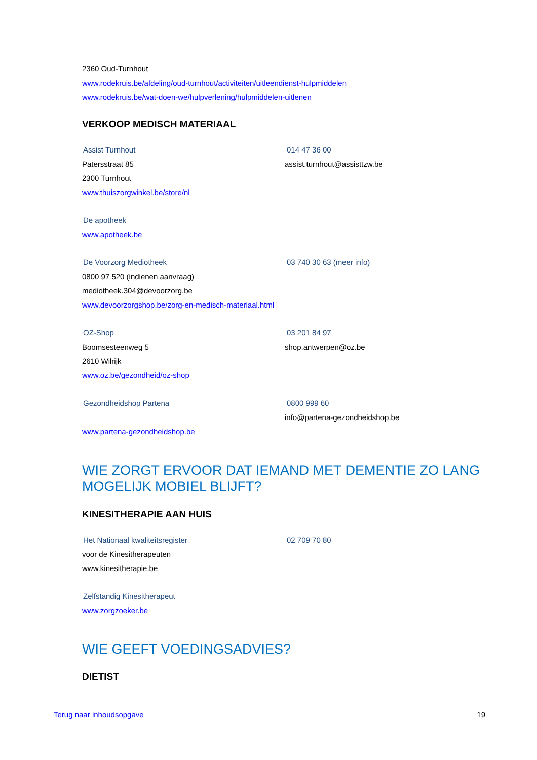2360 Oud-Turnhout
www.rodekruis.be/afdeling/oud-turnhout/activiteiten/uitleendienst-hulpmiddelen
www.rodekruis.be/wat-doen-we/hulpverlening/hulpmiddelen-uitlenen
VERKOOP MEDISCH MATERIAAL
Assist Turnhout 014 47 36 00
Patersstraat 85 assist.turnhout@assisttzw.be
2300 Turnhout
www.thuiszorgwinkel.be/store/nl
De apotheek
www.apotheek.be
De Voorzorg Mediotheek 03 740 30 63 (meer info)
0800 97 520 (indienen aanvraag)
mediotheek.304@devoorzorg.be
www.devoorzorgshop.be/zorg-en-medisch-materiaal.html
OZ-Shop 03 201 84 97
Boomsesteenweg 5 shop.antwerpen@oz.be
2610 Wilrijk
www.oz.be/gezondheid/oz-shop
Gezondheidshop Partena 0800 999 60
info@partena-gezondheidshop.be
www.partena-gezondheidshop.be
WIE ZORGT ERVOOR DAT IEMAND MET DEMENTIE ZO LANG MOGELIJK MOBIEL BLIJFT?
KINESITHERAPIE AAN HUIS
Het Nationaal kwaliteitsregister 02 709 70 80
voor de Kinesitherapeuten
www.kinesitherapie.be
Zelfstandig Kinesitherapeut
www.zorgzoeker.be
WIE GEEFT VOEDINGSADVIES?
DIETIST
Terug naar inhoudsopgave 19